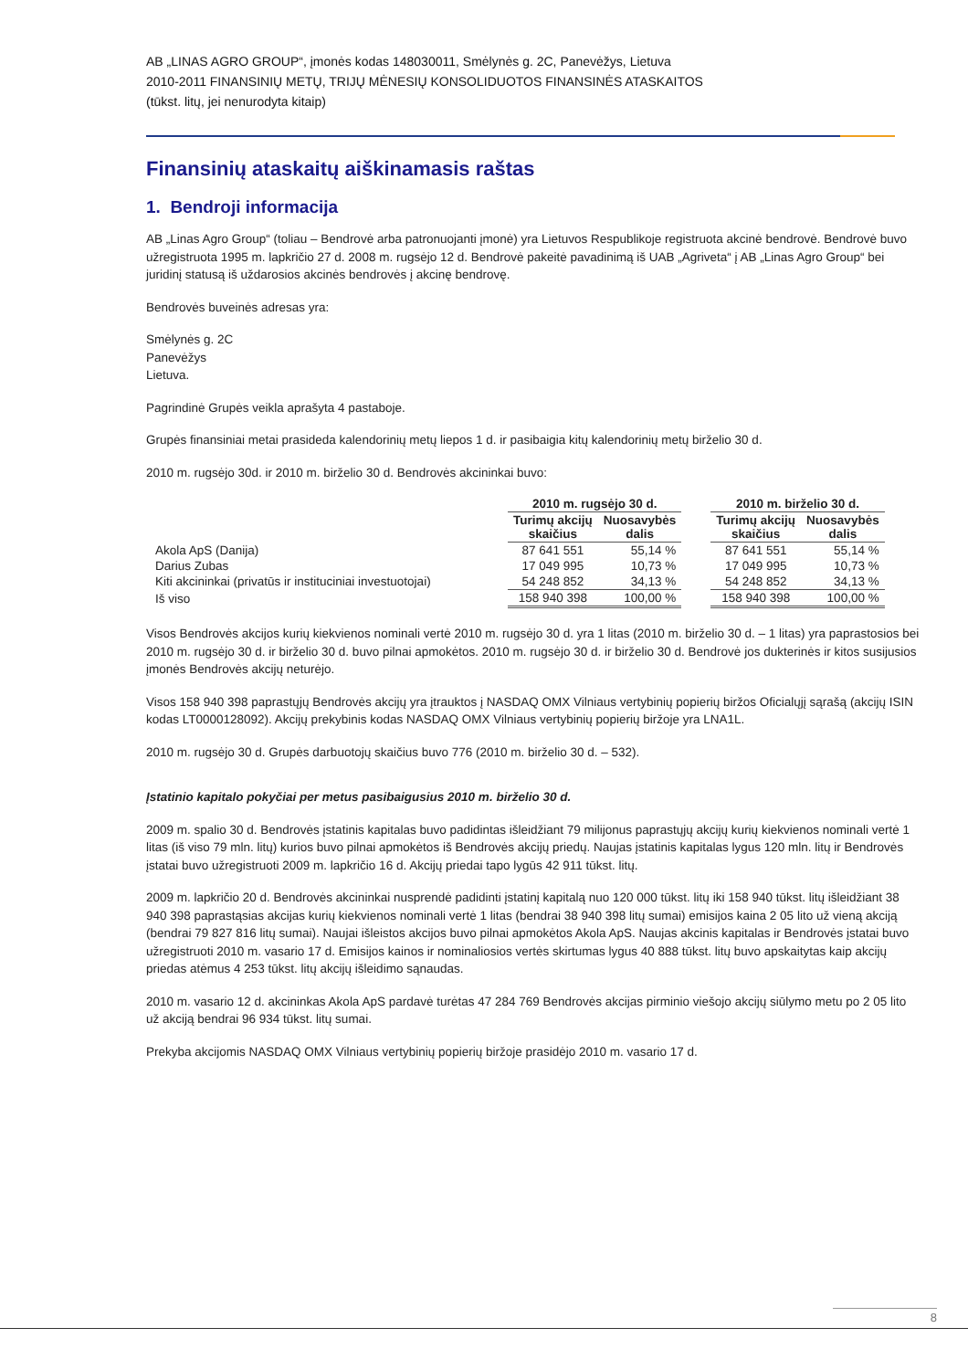AB „LINAS AGRO GROUP“, įmonės kodas 148030011, Smėlynės g. 2C, Panevėžys, Lietuva
2010-2011 FINANSINIŲ METŲ, TRIJŲ MĖNESIŲ KONSOLIDUOTOS FINANSINĖS ATASKAITOS
(tūkst. litų, jei nenurodyta kitaip)
Finansinių ataskaitų aiškinamasis raštas
1. Bendroji informacija
AB „Linas Agro Group“ (toliau – Bendrovė arba patronuojanti įmonė) yra Lietuvos Respublikoje registruota akcinė bendrovė. Bendrovė buvo užregistruota 1995 m. lapkričio 27 d. 2008 m. rugsėjo 12 d. Bendrovė pakeitė pavadinimą iš UAB „Agriveta“ į AB „Linas Agro Group“ bei juridinį statusą iš uždarosios akcinės bendrovės į akcinę bendrovę.
Bendrovės buveinės adresas yra:
Smėlynės g. 2C
Panevėžys
Lietuva.
Pagrindinė Grupės veikla aprašyta 4 pastaboje.
Grupės finansiniai metai prasideda kalendorinių metų liepos 1 d. ir pasibaigia kitų kalendorinių metų birželio 30 d.
2010 m. rugsėjo 30d. ir 2010 m. birželio 30 d. Bendrovės akcininkai buvo:
| | 2010 m. rugsėjo 30 d. | | | 2010 m. birželio 30 d. | |
| --- | --- | --- | --- | --- | --- |
| | Turimų akcijų skaičius | Nuosavybės dalis | | Turimų akcijų skaičius | Nuosavybės dalis |
| Akola ApS (Danija) | 87 641 551 | 55,14 % | | 87 641 551 | 55,14 % |
| Darius Zubas | 17 049 995 | 10,73 % | | 17 049 995 | 10,73 % |
| Kiti akcininkai (privatūs ir instituciniai investuotojai) | 54 248 852 | 34,13 % | | 54 248 852 | 34,13 % |
| Iš viso | 158 940 398 | 100,00 % | | 158 940 398 | 100,00 % |
Visos Bendrovės akcijos kurių kiekvienos nominali vertė 2010 m. rugsėjo 30 d. yra 1 litas (2010 m. birželio 30 d. – 1 litas) yra paprastosios bei 2010 m. rugsėjo 30 d. ir birželio 30 d. buvo pilnai apmokėtos. 2010 m. rugsėjo 30 d. ir birželio 30 d. Bendrovė jos dukterinės ir kitos susijusios įmonės Bendrovės akcijų neturėjo.
Visos 158 940 398 paprastųjų Bendrovės akcijų yra įtrauktos į NASDAQ OMX Vilniaus vertybinių popierių biržos Oficialųjį sąrašą (akcijų ISIN kodas LT0000128092). Akcijų prekybinis kodas NASDAQ OMX Vilniaus vertybinių popierių biržoje yra LNA1L.
2010 m. rugsėjo 30 d. Grupės darbuotojų skaičius buvo 776 (2010 m. birželio 30 d. – 532).
Įstatinio kapitalo pokyčiai per metus pasibaigusius 2010 m. birželio 30 d.
2009 m. spalio 30 d. Bendrovės įstatinis kapitalas buvo padidintas išleidžiant 79 milijonus paprastųjų akcijų kurių kiekvienos nominali vertė 1 litas (iš viso 79 mln. litų) kurios buvo pilnai apmokėtos iš Bendrovės akcijų priedų. Naujas įstatinis kapitalas lygus 120 mln. litų ir Bendrovės įstatai buvo užregistruoti 2009 m. lapkričio 16 d. Akcijų priedai tapo lygūs 42 911 tūkst. litų.
2009 m. lapkričio 20 d. Bendrovės akcininkai nusprendė padidinti įstatinį kapitalą nuo 120 000 tūkst. litų iki 158 940 tūkst. litų išleidžiant 38 940 398 paprastąsias akcijas kurių kiekvienos nominali vertė 1 litas (bendrai 38 940 398 litų sumai) emisijos kaina 2 05 lito už vieną akciją (bendrai 79 827 816 litų sumai). Naujai išleistos akcijos buvo pilnai apmokėtos Akola ApS. Naujas akcinis kapitalas ir Bendrovės įstatai buvo užregistruoti 2010 m. vasario 17 d. Emisijos kainos ir nominaliosios vertės skirtumas lygus 40 888 tūkst. litų buvo apskaitytas kaip akcijų priedas atėmus 4 253 tūkst. litų akcijų išleidimo sąnaudas.
2010 m. vasario 12 d. akcininkas Akola ApS pardavė turėtas 47 284 769 Bendrovės akcijas pirminio viešojo akcijų siūlymo metu po 2 05 lito už akciją bendrai 96 934 tūkst. litų sumai.
Prekyba akcijomis NASDAQ OMX Vilniaus vertybinių popierių biržoje prasidėjo 2010 m. vasario 17 d.
8